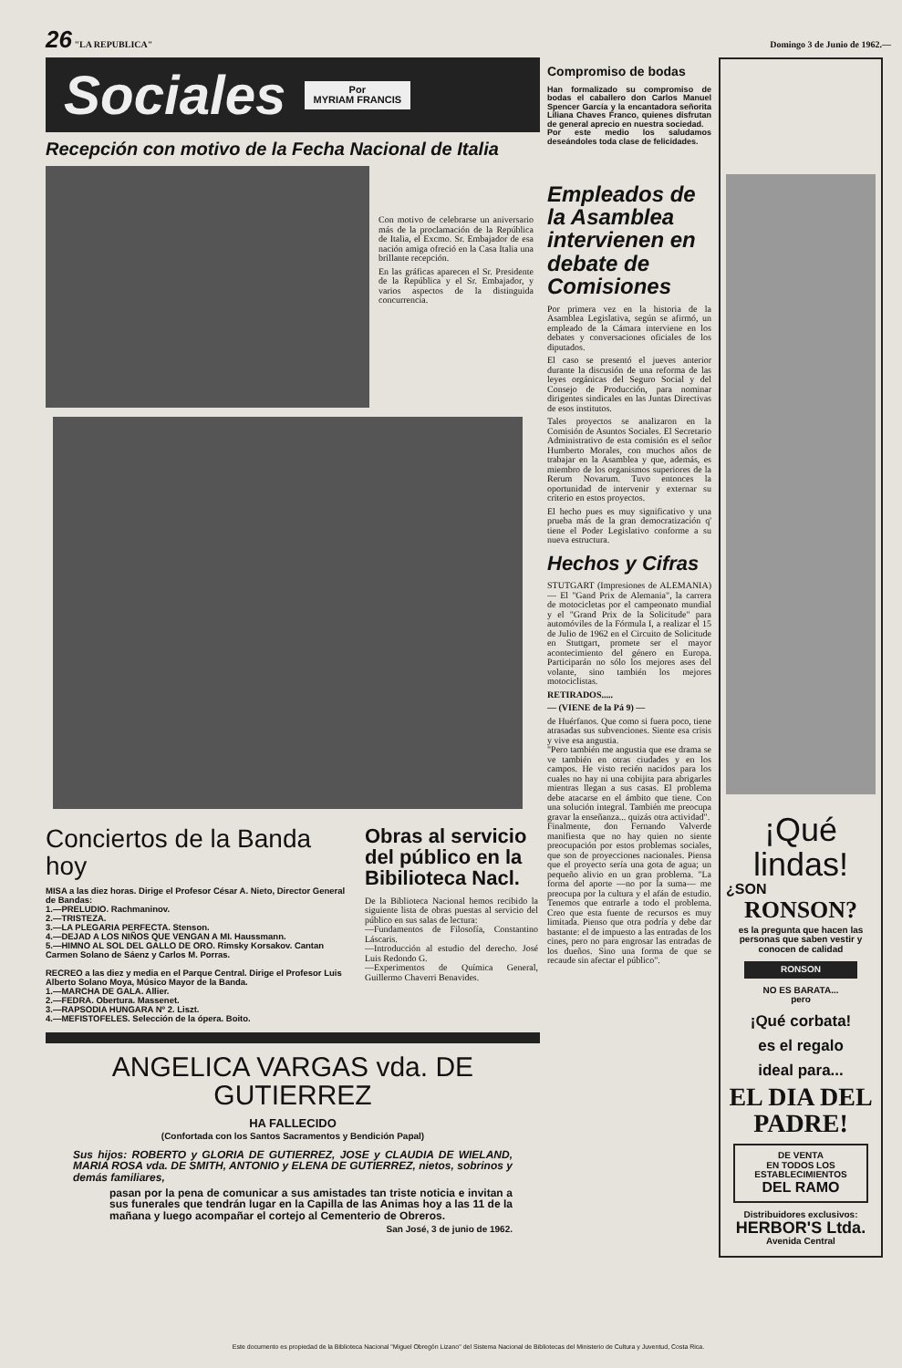26 "LA REPUBLICA" Domingo 3 de Junio de 1962.—
Sociales Por
MYRIAM FRANCIS
Recepción con motivo de la Fecha Nacional de Italia
Con motivo de celebrarse un aniversario más de la proclamación de la República de Italia, el Excmo. Sr. Embajador de esa nación amiga ofreció en la Casa Italia una brillante recepción.
En las gráficas aparecen el Sr. Presidente de la República y el Sr. Embajador, y varios aspectos de la distinguida concurrencia.
Conciertos de la Banda hoy
MISA a las diez horas. Dirige el Profesor César A. Nieto, Director General de Bandas:
1.—PRELUDIO. Rachmaninov.
2.—TRISTEZA.
3.—LA PLEGARIA PERFECTA. Stenson.
4.—DEJAD A LOS NIÑOS QUE VENGAN A MI. Haussmann.
5.—HIMNO AL SOL DEL GALLO DE ORO. Rimsky Korsakov. Cantan Carmen Solano de Sáenz y Carlos M. Porras.
RECREO a las diez y media en el Parque Central. Dirige el Profesor Luis Alberto Solano Moya, Músico Mayor de la Banda.
1.—MARCHA DE GALA. Allier.
2.—FEDRA. Obertura. Massenet.
3.—RAPSODIA HUNGARA Nº 2. Liszt.
4.—MEFISTOFELES. Selección de la ópera. Boito.
Obras al servicio del público en la Bibilioteca Nacl.
De la Biblioteca Nacional hemos recibido la siguiente lista de obras puestas al servicio del público en sus salas de lectura:
—Fundamentos de Filosofía, Constantino Láscaris.
—Introducción al estudio del derecho. José Luis Redondo G.
—Experimentos de Química General, Guillermo Chaverri Benavides.
ANGELICA VARGAS vda. DE GUTIERREZ
HA FALLECIDO
(Confortada con los Santos Sacramentos y Bendición Papal)
Sus hijos: ROBERTO y GLORIA DE GUTIERREZ, JOSE y CLAUDIA DE WIELAND, MARIA ROSA vda. DE SMITH, ANTONIO y ELENA DE GUTIERREZ, nietos, sobrinos y demás familiares,
pasan por la pena de comunicar a sus amistades tan triste noticia e invitan a sus funerales que tendrán lugar en la Capilla de las Animas hoy a las 11 de la mañana y luego acompañar el cortejo al Cementerio de Obreros.
San José, 3 de junio de 1962.
Compromiso de bodas
Han formalizado su compromiso de bodas el caballero don Carlos Manuel Spencer García y la encantadora señorita Liliana Chaves Franco, quienes disfrutan de general aprecio en nuestra sociedad.
Por este medio los saludamos deseándoles toda clase de felicidades.
Empleados de la Asamblea intervienen en debate de Comisiones
Por primera vez en la historia de la Asamblea Legislativa, según se afirmó, un empleado de la Cámara interviene en los debates y conversaciones oficiales de los diputados.
El caso se presentó el jueves anterior durante la discusión de una reforma de las leyes orgánicas del Seguro Social y del Consejo de Producción, para nominar dirigentes sindicales en las Juntas Directivas de esos institutos.
Tales proyectos se analizaron en la Comisión de Asuntos Sociales. El Secretario Administrativo de esta comisión es el señor Humberto Morales, con muchos años de trabajar en la Asamblea y que, además, es miembro de los organismos superiores de la Rerum Novarum. Tuvo entonces la oportunidad de intervenir y externar su criterio en estos proyectos.
El hecho pues es muy significativo y una prueba más de la gran democratización q' tiene el Poder Legislativo conforme a su nueva estructura.
Hechos y Cifras
STUTGART (Impresiones de ALEMANIA) — El "Gand Prix de Alemania", la carrera de motocicletas por el campeonato mundial y el "Grand Prix de la Solicitude" para automóviles de la Fórmula I, a realizar el 15 de Julio de 1962 en el Circuito de Solicitude en Stuttgart, promete ser el mayor acontecimiento del género en Europa. Participarán no sólo los mejores ases del volante, sino también los mejores motociclistas.
RETIRADOS.....
— (VIENE de la Pá 9) —
de Huérfanos. Que como si fuera poco, tiene atrasadas sus subvenciones. Siente esa crisis y vive esa angustia.
"Pero también me angustia que ese drama se ve también en otras ciudades y en los campos. He visto recién nacidos para los cuales no hay ni una cobijita para abrigarles mientras llegan a sus casas. El problema debe atacarse en el ámbito que tiene. Con una solución integral. También me preocupa gravar la enseñanza... quizás otra actividad".
Finalmente, don Fernando Valverde manifiesta que no hay quien no siente preocupación por estos problemas sociales, que son de proyecciones nacionales. Piensa que el proyecto sería una gota de agua; un pequeño alivio en un gran problema. "La forma del aporte —no por la suma— me preocupa por la cultura y el afán de estudio. Tenemos que entrarle a todo el problema. Creo que esta fuente de recursos es muy limitada. Pienso que otra podría y debe dar bastante: el de impuesto a las entradas de los cines, pero no para engrosar las entradas de los dueños. Sino una forma de que se recaude sin afectar el público".
¡Qué lindas!
¿SON
RONSON?
es la pregunta que hacen las personas que saben vestir y conocen de calidad
RONSON
NO ES BARATA...
pero
¡Qué corbata!
es el regalo
ideal para...
EL DIA DEL PADRE!
DE VENTA
EN TODOS LOS
ESTABLECIMIENTOS
DEL RAMO
Distribuidores exclusivos:
HERBOR'S Ltda.
Avenida Central
Este documento es propiedad de la Biblioteca Nacional "Miguel Obregón Lizano" del Sistema Nacional de Bibliotecas del Ministerio de Cultura y Juventud, Costa Rica.